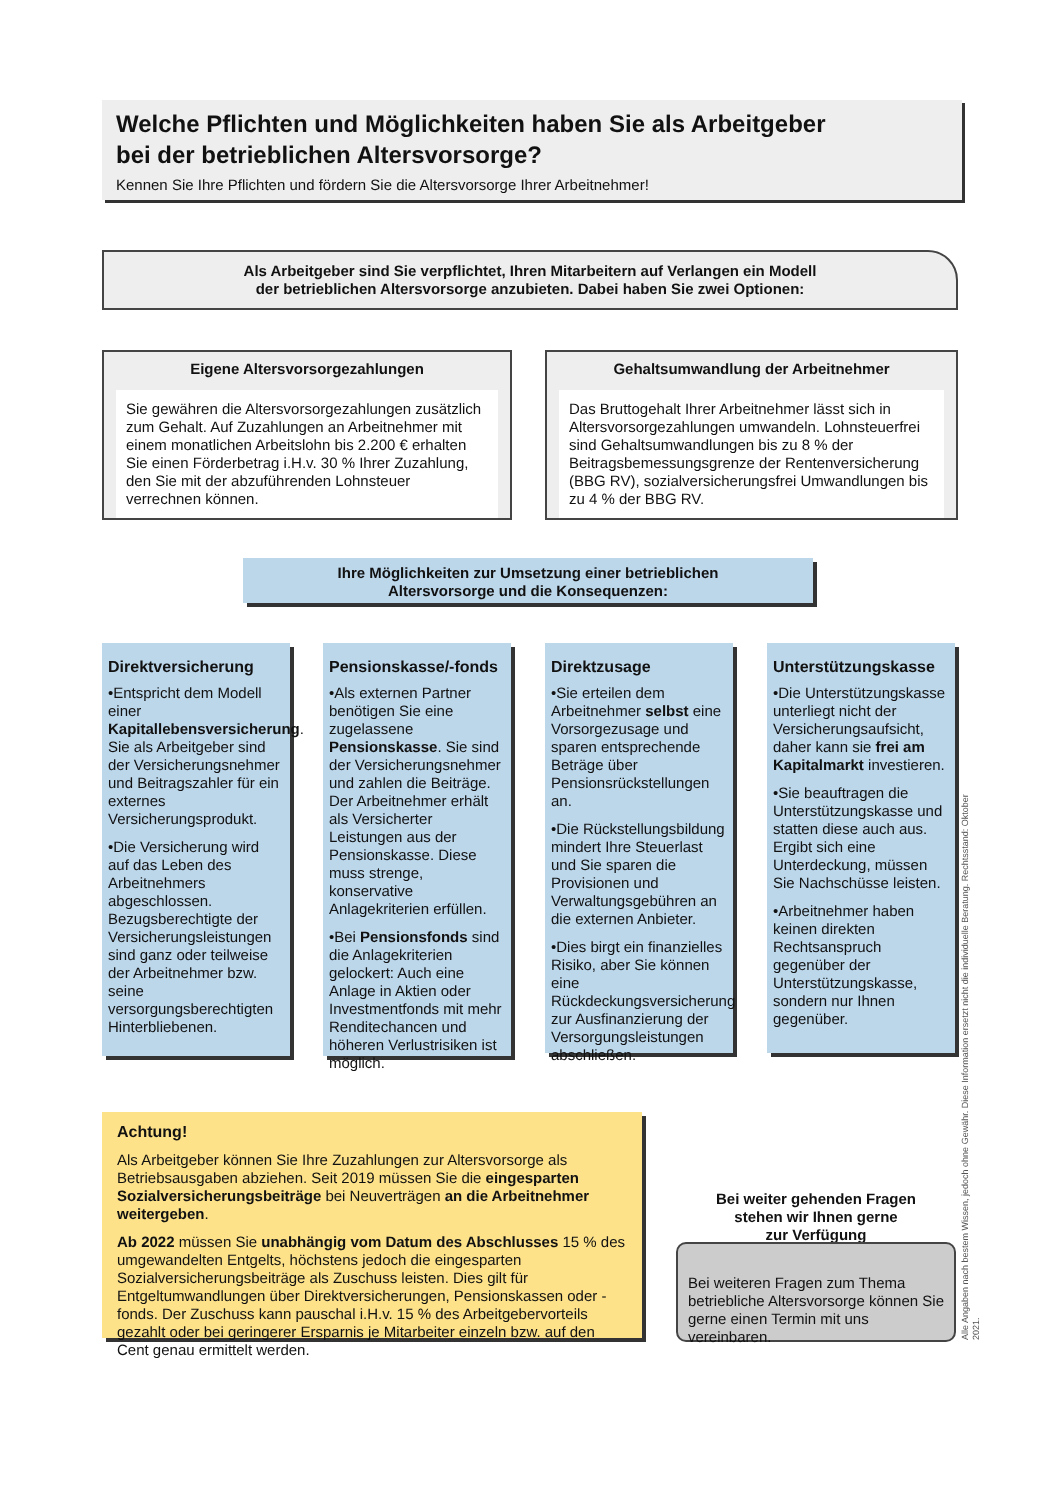Welche Pflichten und Möglichkeiten haben Sie als Arbeitgeber
bei der betrieblichen Altersvorsorge?
Kennen Sie Ihre Pflichten und fördern Sie die Altersvorsorge Ihrer Arbeitnehmer!
Als Arbeitgeber sind Sie verpflichtet, Ihren Mitarbeitern auf Verlangen ein Modell
der betrieblichen Altersvorsorge anzubieten. Dabei haben Sie zwei Optionen:
Eigene Altersvorsorgezahlungen
Sie gewähren die Altersvorsorgezahlungen zusätzlich zum Gehalt. Auf Zuzahlungen an Arbeitnehmer mit einem monatlichen Arbeitslohn bis 2.200 € erhalten Sie einen Förderbetrag i.H.v. 30 % Ihrer Zuzahlung, den Sie mit der abzuführenden Lohnsteuer verrechnen können.
Gehaltsumwandlung der Arbeitnehmer
Das Bruttogehalt Ihrer Arbeitnehmer lässt sich in Altersvorsorgezahlungen umwandeln. Lohnsteuerfrei sind Gehaltsumwandlungen bis zu 8 % der Beitragsbemessungsgrenze der Rentenversicherung (BBG RV), sozialversicherungsfrei Umwandlungen bis zu 4 % der BBG RV.
Ihre Möglichkeiten zur Umsetzung einer betrieblichen
Altersvorsorge und die Konsequenzen:
Direktversicherung
•Entspricht dem Modell einer Kapitallebensversicherung. Sie als Arbeitgeber sind der Versicherungsnehmer und Beitragszahler für ein externes Versicherungsprodukt.
•Die Versicherung wird auf das Leben des Arbeitnehmers abgeschlossen. Bezugsberechtigte der Versicherungsleistungen sind ganz oder teilweise der Arbeitnehmer bzw. seine versorgungsberechtigten Hinterbliebenen.
Pensionskasse/-fonds
•Als externen Partner benötigen Sie eine zugelassene Pensionskasse. Sie sind der Versicherungsnehmer und zahlen die Beiträge. Der Arbeitnehmer erhält als Versicherter Leistungen aus der Pensionskasse. Diese muss strenge, konservative Anlagekriterien erfüllen.
•Bei Pensionsfonds sind die Anlagekriterien gelockert: Auch eine Anlage in Aktien oder Investmentfonds mit mehr Renditechancen und höheren Verlustrisiken ist möglich.
Direktzusage
•Sie erteilen dem Arbeitnehmer selbst eine Vorsorgezusage und sparen entsprechende Beträge über Pensionsrückstellungen an.
•Die Rückstellungsbildung mindert Ihre Steuerlast und Sie sparen die Provisionen und Verwaltungsgebühren an die externen Anbieter.
•Dies birgt ein finanzielles Risiko, aber Sie können eine Rückdeckungsversicherung zur Ausfinanzierung der Versorgungsleistungen abschließen.
Unterstützungskasse
•Die Unterstützungskasse unterliegt nicht der Versicherungsaufsicht, daher kann sie frei am Kapitalmarkt investieren.
•Sie beauftragen die Unterstützungskasse und statten diese auch aus. Ergibt sich eine Unterdeckung, müssen Sie Nachschüsse leisten.
•Arbeitnehmer haben keinen direkten Rechtsanspruch gegenüber der Unterstützungskasse, sondern nur Ihnen gegenüber.
Achtung!
Als Arbeitgeber können Sie Ihre Zuzahlungen zur Altersvorsorge als Betriebsausgaben abziehen. Seit 2019 müssen Sie die eingesparten Sozialversicherungsbeiträge bei Neuverträgen an die Arbeitnehmer weitergeben.
Ab 2022 müssen Sie unabhängig vom Datum des Abschlusses 15 % des umgewandelten Entgelts, höchstens jedoch die eingesparten Sozialversicherungsbeiträge als Zuschuss leisten. Dies gilt für Entgeltumwandlungen über Direktversicherungen, Pensionskassen oder -fonds. Der Zuschuss kann pauschal i.H.v. 15 % des Arbeitgebervorteils gezahlt oder bei geringerer Ersparnis je Mitarbeiter einzeln bzw. auf den Cent genau ermittelt werden.
Bei weiter gehenden Fragen
stehen wir Ihnen gerne
zur Verfügung
Bei weiteren Fragen zum Thema betriebliche Altersvorsorge können Sie gerne einen Termin mit uns vereinbaren.
Alle Angaben nach bestem Wissen, jedoch ohne Gewähr. Diese Information ersetzt nicht die individuelle Beratung. Rechtsstand: Oktober 2021.